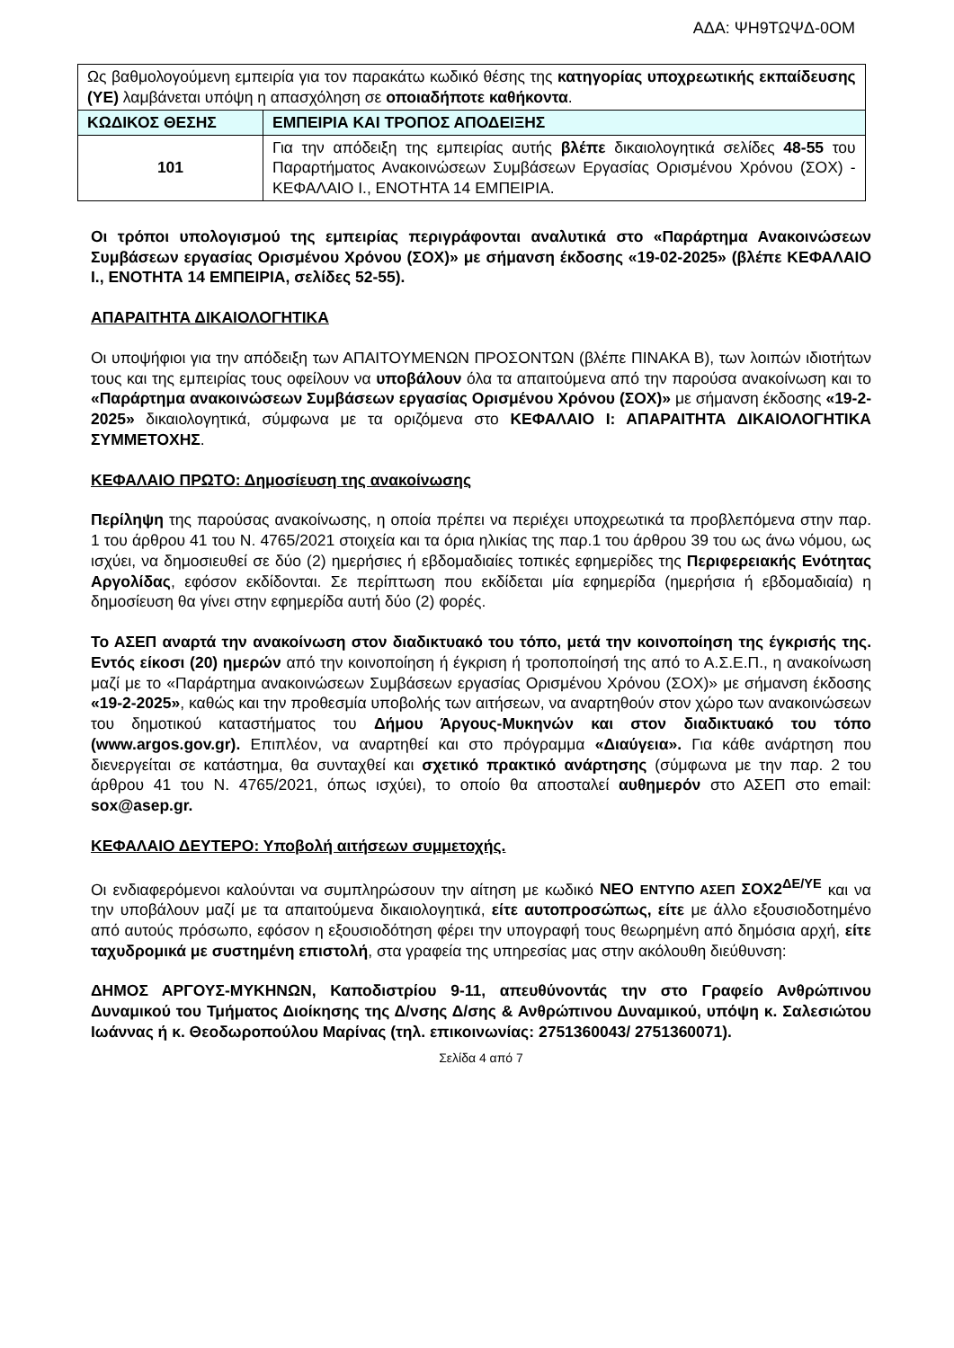ΑΔΑ: ΨΗ9ΤΩΨΔ-0ΟΜ
| Ως βαθμολογούμενη εμπειρία για τον παρακάτω κωδικό θέσης της κατηγορίας υποχρεωτικής εκπαίδευσης (ΥΕ) λαμβάνεται υπόψη η απασχόληση σε οποιαδήποτε καθήκοντα . | |
| ΚΩΔΙΚΟΣ ΘΕΣΗΣ | ΕΜΠΕΙΡΙΑ ΚΑΙ ΤΡΟΠΟΣ ΑΠΟΔΕΙΞΗΣ |
| 101 | Για την απόδειξη της εμπειρίας αυτής βλέπε δικαιολογητικά σελίδες 48-55 του Παραρτήματος Ανακοινώσεων Συμβάσεων Εργασίας Ορισμένου Χρόνου (ΣΟΧ) - ΚΕΦΑΛΑΙΟ Ι., ΕΝΟΤΗΤΑ 14 ΕΜΠΕΙΡΙΑ. |
Οι τρόποι υπολογισμού της εμπειρίας περιγράφονται αναλυτικά στο «Παράρτημα Ανακοινώσεων Συμβάσεων εργασίας Ορισμένου Χρόνου (ΣΟΧ)» με σήμανση έκδοσης «19-02-2025» (βλέπε ΚΕΦΑΛΑΙΟ Ι., ΕΝΟΤΗΤΑ 14 ΕΜΠΕΙΡΙΑ, σελίδες 52-55).
ΑΠΑΡΑΙΤΗΤΑ ΔΙΚΑΙΟΛΟΓΗΤΙΚΑ
Οι υποψήφιοι για την απόδειξη των ΑΠΑΙΤΟΥΜΕΝΩΝ ΠΡΟΣΟΝΤΩΝ (βλέπε ΠΙΝΑΚΑ Β), των λοιπών ιδιοτήτων τους και της εμπειρίας τους οφείλουν να υποβάλουν όλα τα απαιτούμενα από την παρούσα ανακοίνωση και το «Παράρτημα ανακοινώσεων Συμβάσεων εργασίας Ορισμένου Χρόνου (ΣΟΧ)» με σήμανση έκδοσης «19-2-2025» δικαιολογητικά, σύμφωνα με τα οριζόμενα στο ΚΕΦΑΛΑΙΟ Ι: ΑΠΑΡΑΙΤΗΤΑ ΔΙΚΑΙΟΛΟΓΗΤΙΚΑ ΣΥΜΜΕΤΟΧΗΣ.
ΚΕΦΑΛΑΙΟ ΠΡΩΤΟ: Δημοσίευση της ανακοίνωσης
Περίληψη της παρούσας ανακοίνωσης, η οποία πρέπει να περιέχει υποχρεωτικά τα προβλεπόμενα στην παρ. 1 του άρθρου 41 του Ν. 4765/2021 στοιχεία και τα όρια ηλικίας της παρ.1 του άρθρου 39 του ως άνω νόμου, ως ισχύει, να δημοσιευθεί σε δύο (2) ημερήσιες ή εβδομαδιαίες τοπικές εφημερίδες της Περιφερειακής Ενότητας Αργολίδας, εφόσον εκδίδονται. Σε περίπτωση που εκδίδεται μία εφημερίδα (ημερήσια ή εβδομαδιαία) η δημοσίευση θα γίνει στην εφημερίδα αυτή δύο (2) φορές.
Το ΑΣΕΠ αναρτά την ανακοίνωση στον διαδικτυακό του τόπο, μετά την κοινοποίηση της έγκρισής της. Εντός είκοσι (20) ημερών από την κοινοποίηση ή έγκριση ή τροποποίησή της από το Α.Σ.Ε.Π., η ανακοίνωση μαζί με το «Παράρτημα ανακοινώσεων Συμβάσεων εργασίας Ορισμένου Χρόνου (ΣΟΧ)» με σήμανση έκδοσης «19-2-2025», καθώς και την προθεσμία υποβολής των αιτήσεων, να αναρτηθούν στον χώρο των ανακοινώσεων του δημοτικού καταστήματος του Δήμου Άργους-Μυκηνών και στον διαδικτυακό του τόπο (www.argos.gov.gr). Επιπλέον, να αναρτηθεί και στο πρόγραμμα «Διαύγεια». Για κάθε ανάρτηση που διενεργείται σε κατάστημα, θα συνταχθεί και σχετικό πρακτικό ανάρτησης (σύμφωνα με την παρ. 2 του άρθρου 41 του Ν. 4765/2021, όπως ισχύει), το οποίο θα αποσταλεί αυθημερόν στο ΑΣΕΠ στο email: sox@asep.gr.
ΚΕΦΑΛΑΙΟ ΔΕΥΤΕΡΟ: Υποβολή αιτήσεων συμμετοχής.
Οι ενδιαφερόμενοι καλούνται να συμπληρώσουν την αίτηση με κωδικό ΝΕΟ ΕΝΤΥΠΟ ΑΣΕΠ ΣΟΧ2<sup>ΔΕ/ΥΕ</sup> και να την υποβάλουν μαζί με τα απαιτούμενα δικαιολογητικά, είτε αυτοπροσώπως, είτε με άλλο εξουσιοδοτημένο από αυτούς πρόσωπο, εφόσον η εξουσιοδότηση φέρει την υπογραφή τους θεωρημένη από δημόσια αρχή, είτε ταχυδρομικά με συστημένη επιστολή, στα γραφεία της υπηρεσίας μας στην ακόλουθη διεύθυνση:
ΔΗΜΟΣ ΑΡΓΟΥΣ-ΜΥΚΗΝΩΝ, Καποδιστρίου 9-11, απευθύνοντάς την στο Γραφείο Ανθρώπινου Δυναμικού του Τμήματος Διοίκησης της Δ/νσης Δ/σης & Ανθρώπινου Δυναμικού, υπόψη κ. Σαλεσιώτου Ιωάννας ή κ. Θεοδωροπούλου Μαρίνας (τηλ. επικοινωνίας: 2751360043/ 2751360071).
Σελίδα 4 από 7